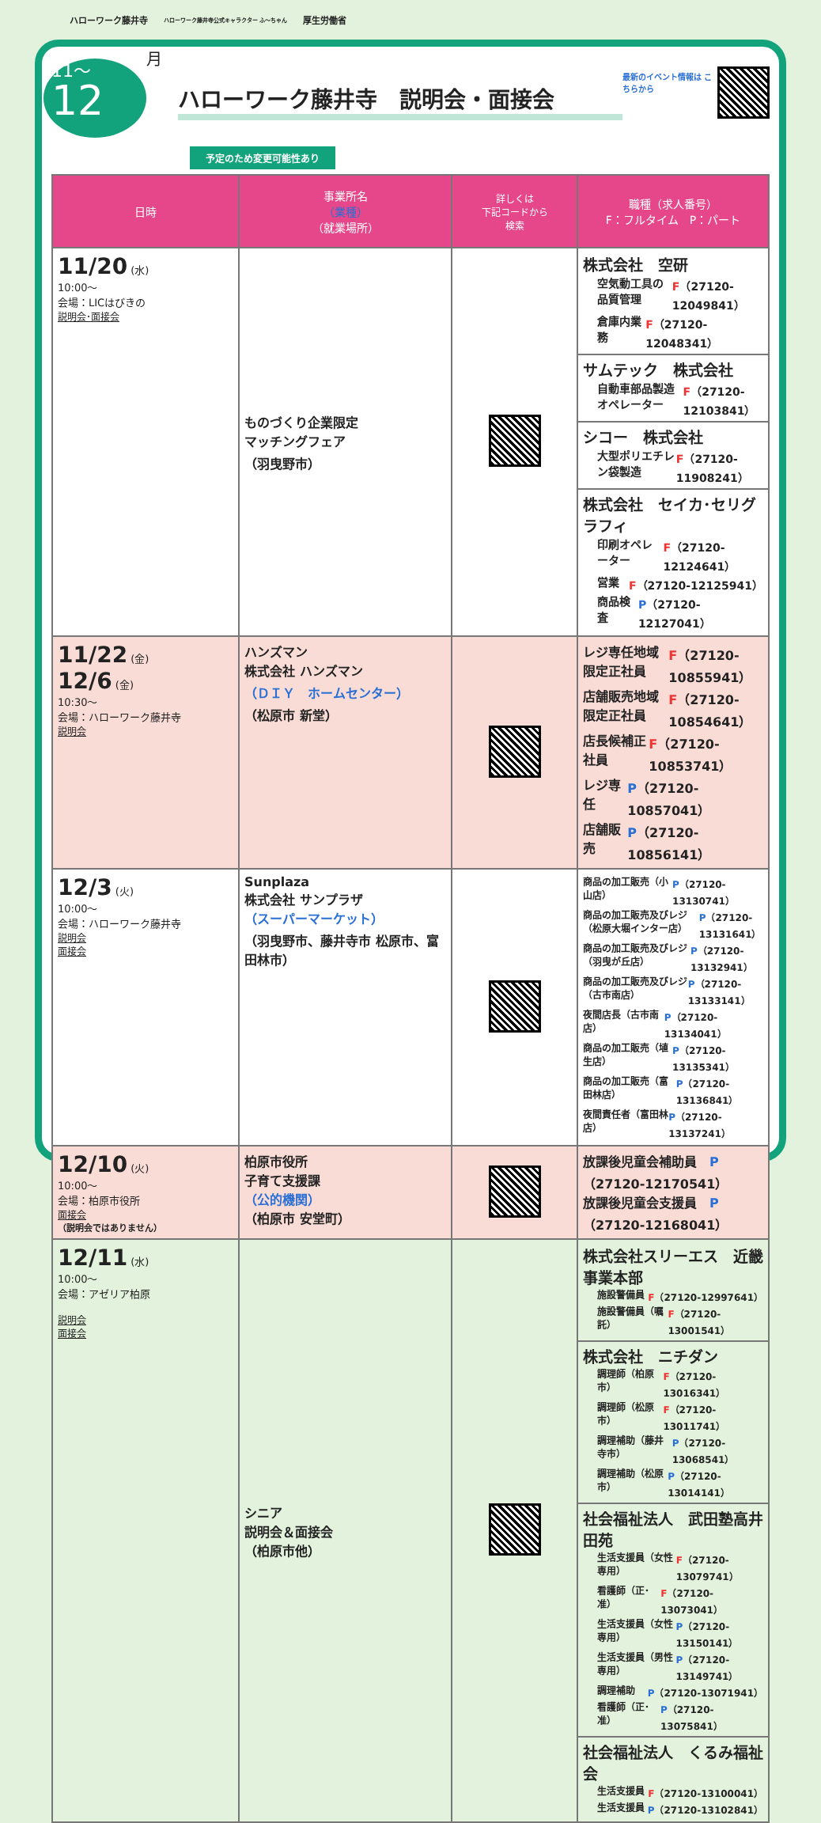ハローワーク藤井寺 ハローワーク藤井寺公式キャラクター ふ〜ちゃん 厚生労働省
11〜
12
月
ハローワーク藤井寺　説明会・面接会
最新のイベント情報は こちらから
予定のため変更可能性あり
| 日時 | 事業所名 （業種） （就業場所） | 詳しくは 下記コードから 検索 | 職種（求人番号） F：フルタイム P：パート |
| --- | --- | --- | --- |
| 11/20 (水) 10:00〜 会場：LICはびきの 説明会･面接会 | ものづくり企業限定 マッチングフェア （羽曳野市） | | 株式会社 空研 空気動工具の品質管理 F （27120-12049841） 倉庫内業務 F （27120-12048341） サムテック 株式会社 自動車部品製造オペレーター F （27120-12103841） シコー 株式会社 大型ポリエチレン袋製造 F （27120-11908241） 株式会社 セイカ･セリグラフィ 印刷オペレーター F （27120-12124641） 営業 F （27120-12125941） 商品検査 P （27120-12127041） |
| 11/22 (金) 12/6 (金) 10:30〜 会場：ハローワーク藤井寺 説明会 | ハンズマン 株式会社 ハンズマン （ＤＩＹ ホームセンター） （松原市 新堂） | | レジ専任地域限定正社員 F （27120-10855941） 店舗販売地域限定正社員 F （27120-10854641） 店長候補正社員 F （27120-10853741） レジ専任 P （27120-10857041） 店舗販売 P （27120-10856141） |
| 12/3 (火) 10:00〜 会場：ハローワーク藤井寺 説明会 面接会 | Sunplaza 株式会社 サンプラザ （スーパーマーケット） （羽曳野市、藤井寺市 松原市、富田林市） | | 商品の加工販売（小山店） P （27120-13130741） 商品の加工販売及びレジ（松原大堀インター店） P （27120-13131641） 商品の加工販売及びレジ（羽曳が丘店） P （27120-13132941） 商品の加工販売及びレジ（古市南店） P （27120-13133141） 夜間店長（古市南店） P （27120-13134041） 商品の加工販売（埴生店） P （27120-13135341） 商品の加工販売（富田林店） P （27120-13136841） 夜間責任者（富田林店） P （27120-13137241） |
| 12/10 (火) 10:00〜 会場：柏原市役所 面接会 （説明会ではありません） | 柏原市役所 子育て支援課 （公的機関） （柏原市 安堂町） | | 放課後児童会補助員 P （27120-12170541） 放課後児童会支援員 P （27120-12168041） |
| 12/11 (水) 10:00〜 会場：アゼリア柏原 説明会 面接会 | シニア 説明会＆面接会 （柏原市他） | | 株式会社スリーエス 近畿事業本部 施設警備員 F （27120-12997641） 施設警備員（嘱託） F （27120-13001541） 株式会社 ニチダン 調理師（柏原市） F （27120-13016341） 調理師（松原市） F （27120-13011741） 調理補助（藤井寺市） P （27120-13068541） 調理補助（松原市） P （27120-13014141） 社会福祉法人 武田塾高井田苑 生活支援員（女性専用） F （27120-13079741） 看護師（正･准） F （27120-13073041） 生活支援員（女性専用） P （27120-13150141） 生活支援員（男性専用） P （27120-13149741） 調理補助 P （27120-13071941） 看護師（正･准） P （27120-13075841） 社会福祉法人 くるみ福祉会 生活支援員 F （27120-13100041） 生活支援員 P （27120-13102841） |